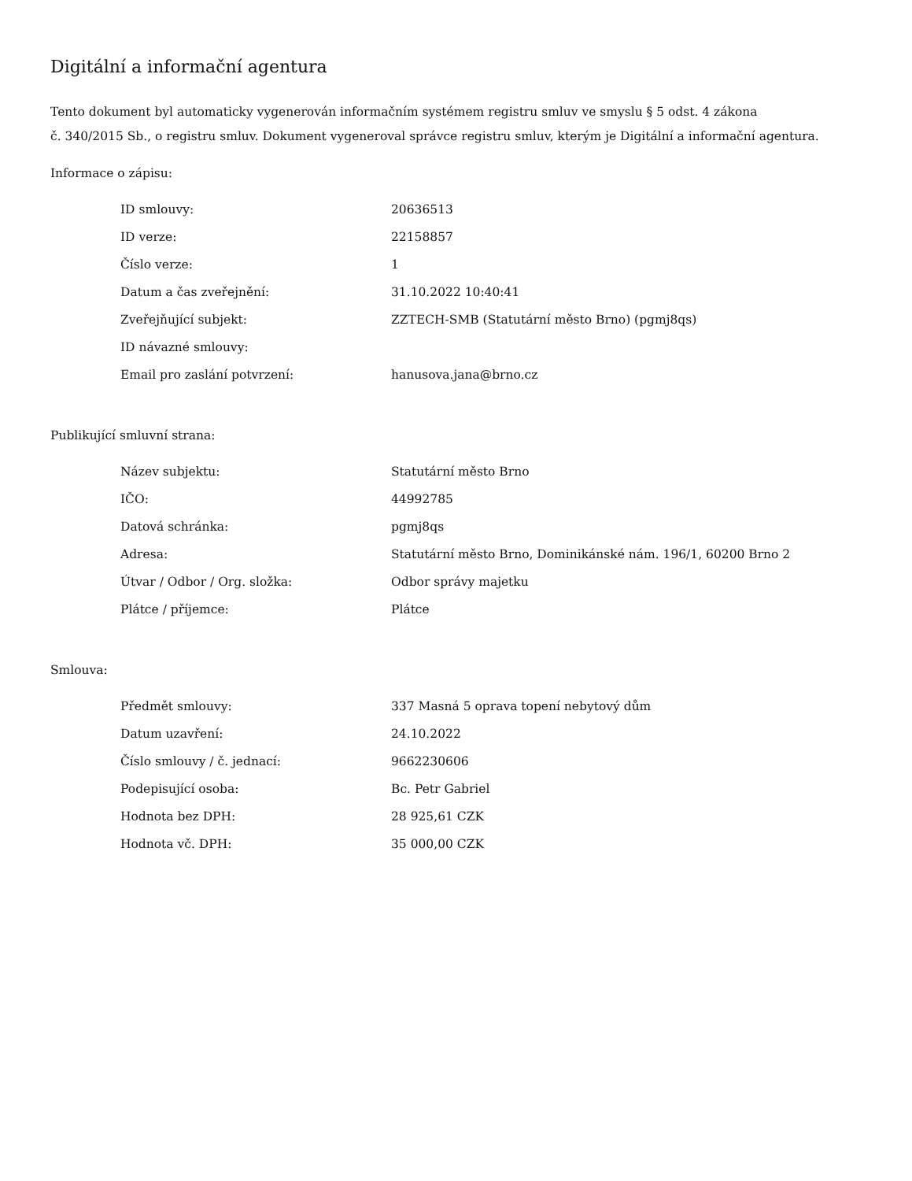Digitální a informační agentura
Tento dokument byl automaticky vygenerován informačním systémem registru smluv ve smyslu § 5 odst. 4 zákona
č. 340/2015 Sb., o registru smluv. Dokument vygeneroval správce registru smluv, kterým je Digitální a informační agentura.
Informace o zápisu:
| ID smlouvy: | 20636513 |
| ID verze: | 22158857 |
| Číslo verze: | 1 |
| Datum a čas zveřejnění: | 31.10.2022 10:40:41 |
| Zveřejňující subjekt: | ZZTECH-SMB (Statutární město Brno) (pgmj8qs) |
| ID návazné smlouvy: | |
| Email pro zaslání potvrzení: | hanusova.jana@brno.cz |
Publikující smluvní strana:
| Název subjektu: | Statutární město Brno |
| IČO: | 44992785 |
| Datová schránka: | pgmj8qs |
| Adresa: | Statutární město Brno, Dominikánské nám. 196/1, 60200 Brno 2 |
| Útvar / Odbor / Org. složka: | Odbor správy majetku |
| Plátce / příjemce: | Plátce |
Smlouva:
| Předmět smlouvy: | 337 Masná 5 oprava topení nebytový dům |
| Datum uzavření: | 24.10.2022 |
| Číslo smlouvy / č. jednací: | 9662230606 |
| Podepisující osoba: | Bc. Petr Gabriel |
| Hodnota bez DPH: | 28 925,61 CZK |
| Hodnota vč. DPH: | 35 000,00 CZK |